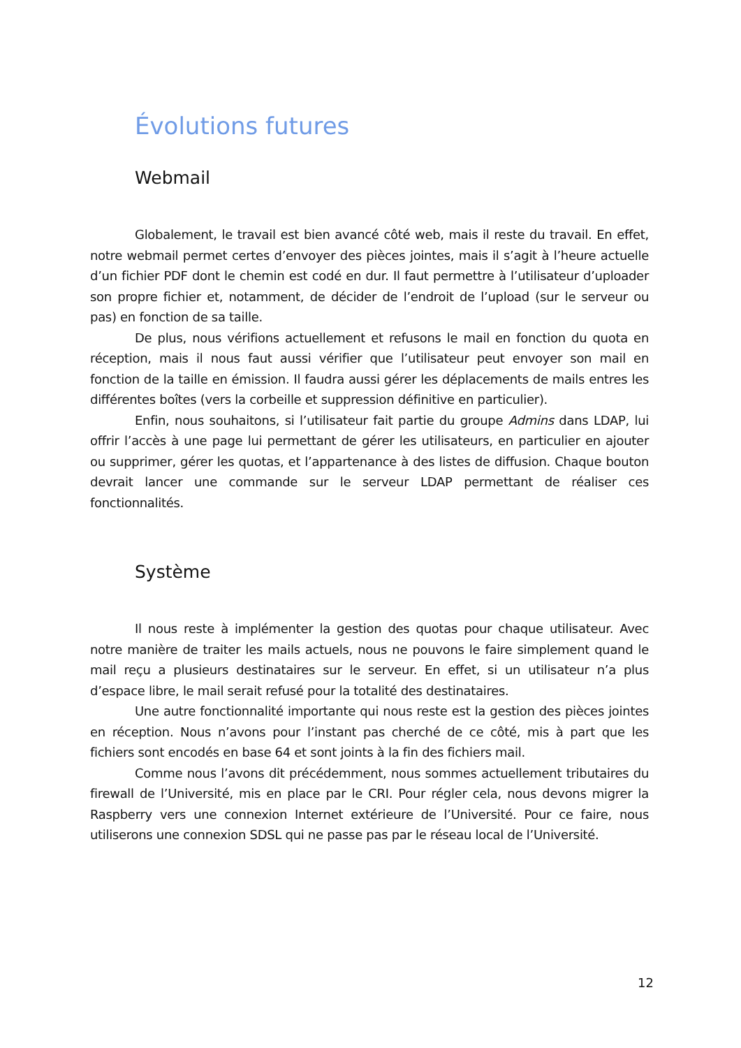Évolutions futures
Webmail
Globalement, le travail est bien avancé côté web, mais il reste du travail. En effet, notre webmail permet certes d’envoyer des pièces jointes, mais il s’agit à l’heure actuelle d’un fichier PDF dont le chemin est codé en dur. Il faut permettre à l’utilisateur d’uploader son propre fichier et, notamment, de décider de l’endroit de l’upload (sur le serveur ou pas) en fonction de sa taille.
De plus, nous vérifions actuellement et refusons le mail en fonction du quota en réception, mais il nous faut aussi vérifier que l’utilisateur peut envoyer son mail en fonction de la taille en émission. Il faudra aussi gérer les déplacements de mails entres les différentes boîtes (vers la corbeille et suppression définitive en particulier).
Enfin, nous souhaitons, si l’utilisateur fait partie du groupe Admins dans LDAP, lui offrir l’accès à une page lui permettant de gérer les utilisateurs, en particulier en ajouter ou supprimer, gérer les quotas, et l’appartenance à des listes de diffusion. Chaque bouton devrait lancer une commande sur le serveur LDAP permettant de réaliser ces fonctionnalités.
Système
Il nous reste à implémenter la gestion des quotas pour chaque utilisateur. Avec notre manière de traiter les mails actuels, nous ne pouvons le faire simplement quand le mail reçu a plusieurs destinataires sur le serveur. En effet, si un utilisateur n’a plus d’espace libre, le mail serait refusé pour la totalité des destinataires.
Une autre fonctionnalité importante qui nous reste est la gestion des pièces jointes en réception. Nous n’avons pour l’instant pas cherché de ce côté, mis à part que les fichiers sont encodés en base 64 et sont joints à la fin des fichiers mail.
Comme nous l’avons dit précédemment, nous sommes actuellement tributaires du firewall de l’Université, mis en place par le CRI. Pour régler cela, nous devons migrer la Raspberry vers une connexion Internet extérieure de l’Université. Pour ce faire, nous utiliserons une connexion SDSL qui ne passe pas par le réseau local de l’Université.
12